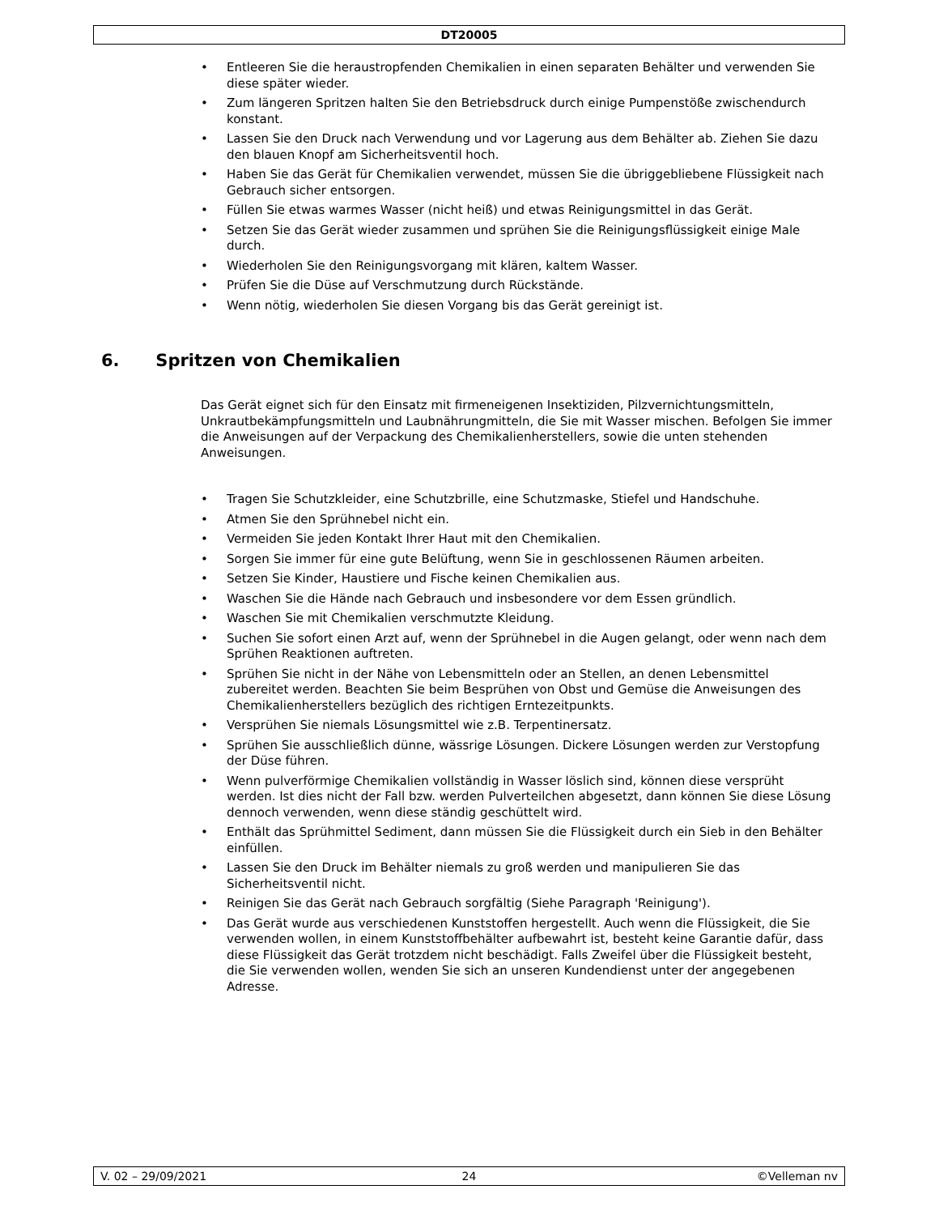DT20005
• Entleeren Sie die heraustropfenden Chemikalien in einen separaten Behälter und verwenden Sie diese später wieder.
• Zum längeren Spritzen halten Sie den Betriebsdruck durch einige Pumpenstöße zwischendurch konstant.
• Lassen Sie den Druck nach Verwendung und vor Lagerung aus dem Behälter ab. Ziehen Sie dazu den blauen Knopf am Sicherheitsventil hoch.
• Haben Sie das Gerät für Chemikalien verwendet, müssen Sie die übriggebliebene Flüssigkeit nach Gebrauch sicher entsorgen.
• Füllen Sie etwas warmes Wasser (nicht heiß) und etwas Reinigungsmittel in das Gerät.
• Setzen Sie das Gerät wieder zusammen und sprühen Sie die Reinigungsflüssigkeit einige Male durch.
• Wiederholen Sie den Reinigungsvorgang mit klären, kaltem Wasser.
• Prüfen Sie die Düse auf Verschmutzung durch Rückstände.
• Wenn nötig, wiederholen Sie diesen Vorgang bis das Gerät gereinigt ist.
6. Spritzen von Chemikalien
Das Gerät eignet sich für den Einsatz mit firmeneigenen Insektiziden, Pilzvernichtungsmitteln, Unkrautbekämpfungsmitteln und Laubnährungmitteln, die Sie mit Wasser mischen. Befolgen Sie immer die Anweisungen auf der Verpackung des Chemikalienherstellers, sowie die unten stehenden Anweisungen.
• Tragen Sie Schutzkleider, eine Schutzbrille, eine Schutzmaske, Stiefel und Handschuhe.
• Atmen Sie den Sprühnebel nicht ein.
• Vermeiden Sie jeden Kontakt Ihrer Haut mit den Chemikalien.
• Sorgen Sie immer für eine gute Belüftung, wenn Sie in geschlossenen Räumen arbeiten.
• Setzen Sie Kinder, Haustiere und Fische keinen Chemikalien aus.
• Waschen Sie die Hände nach Gebrauch und insbesondere vor dem Essen gründlich.
• Waschen Sie mit Chemikalien verschmutzte Kleidung.
• Suchen Sie sofort einen Arzt auf, wenn der Sprühnebel in die Augen gelangt, oder wenn nach dem Sprühen Reaktionen auftreten.
• Sprühen Sie nicht in der Nähe von Lebensmitteln oder an Stellen, an denen Lebensmittel zubereitet werden. Beachten Sie beim Besprühen von Obst und Gemüse die Anweisungen des Chemikalienherstellers bezüglich des richtigen Erntezeitpunkts.
• Versprühen Sie niemals Lösungsmittel wie z.B. Terpentinersatz.
• Sprühen Sie ausschließlich dünne, wässrige Lösungen. Dickere Lösungen werden zur Verstopfung der Düse führen.
• Wenn pulverförmige Chemikalien vollständig in Wasser löslich sind, können diese versprüht werden. Ist dies nicht der Fall bzw. werden Pulverteilchen abgesetzt, dann können Sie diese Lösung dennoch verwenden, wenn diese ständig geschüttelt wird.
• Enthält das Sprühmittel Sediment, dann müssen Sie die Flüssigkeit durch ein Sieb in den Behälter einfüllen.
• Lassen Sie den Druck im Behälter niemals zu groß werden und manipulieren Sie das Sicherheitsventil nicht.
• Reinigen Sie das Gerät nach Gebrauch sorgfältig (Siehe Paragraph 'Reinigung').
• Das Gerät wurde aus verschiedenen Kunststoffen hergestellt. Auch wenn die Flüssigkeit, die Sie verwenden wollen, in einem Kunststoffbehälter aufbewahrt ist, besteht keine Garantie dafür, dass diese Flüssigkeit das Gerät trotzdem nicht beschädigt. Falls Zweifel über die Flüssigkeit besteht, die Sie verwenden wollen, wenden Sie sich an unseren Kundendienst unter der angegebenen Adresse.
V. 02 – 29/09/2021 24 ©Velleman nv